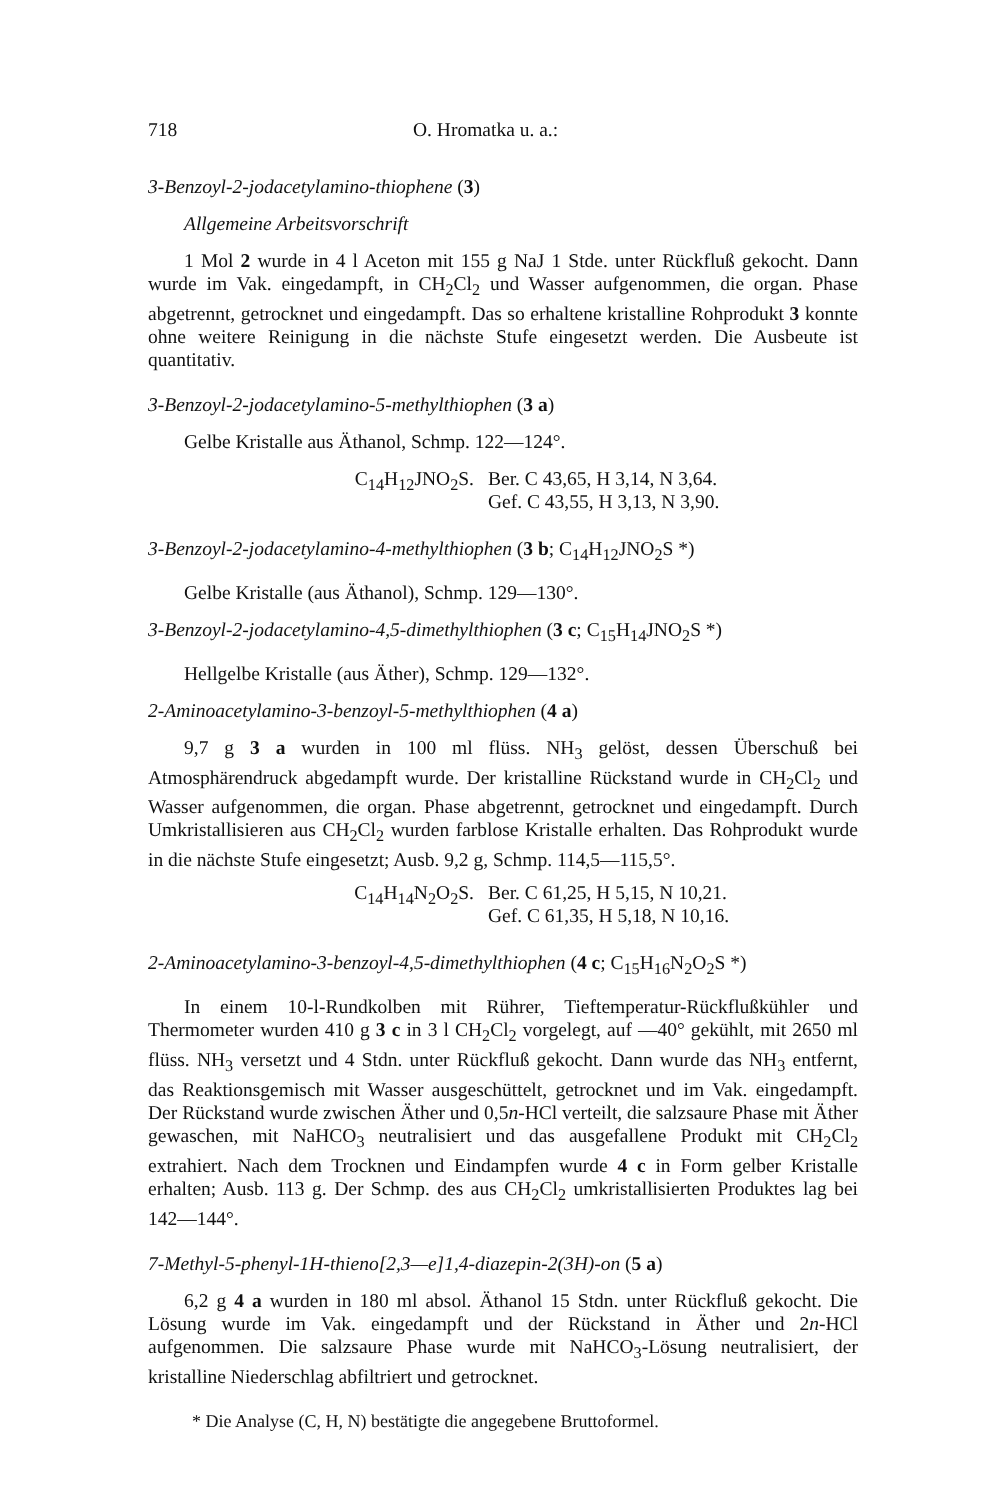718 O. Hromatka u. a.:
3-Benzoyl-2-jodacetylamino-thiophene (3)
Allgemeine Arbeitsvorschrift
1 Mol 2 wurde in 4 l Aceton mit 155 g NaJ 1 Stde. unter Rückfluß gekocht. Dann wurde im Vak. eingedampft, in CH<sub>2</sub>Cl<sub>2</sub> und Wasser aufgenommen, die organ. Phase abgetrennt, getrocknet und eingedampft. Das so erhaltene kristalline Rohprodukt 3 konnte ohne weitere Reinigung in die nächste Stufe eingesetzt werden. Die Ausbeute ist quantitativ.
3-Benzoyl-2-jodacetylamino-5-methylthiophen (3 a)
Gelbe Kristalle aus Äthanol, Schmp. 122—124°.
C<sub>14</sub>H<sub>12</sub>JNO<sub>2</sub>S.
Ber. C 43,65, H 3,14, N 3,64.
Gef. C 43,55, H 3,13, N 3,90.
3-Benzoyl-2-jodacetylamino-4-methylthiophen (3 b; C<sub>14</sub>H<sub>12</sub>JNO<sub>2</sub>S *)
Gelbe Kristalle (aus Äthanol), Schmp. 129—130°.
3-Benzoyl-2-jodacetylamino-4,5-dimethylthiophen (3 c; C<sub>15</sub>H<sub>14</sub>JNO<sub>2</sub>S *)
Hellgelbe Kristalle (aus Äther), Schmp. 129—132°.
2-Aminoacetylamino-3-benzoyl-5-methylthiophen (4 a)
9,7 g 3 a wurden in 100 ml flüss. NH<sub>3</sub> gelöst, dessen Überschuß bei Atmosphärendruck abgedampft wurde. Der kristalline Rückstand wurde in CH<sub>2</sub>Cl<sub>2</sub> und Wasser aufgenommen, die organ. Phase abgetrennt, getrocknet und eingedampft. Durch Umkristallisieren aus CH<sub>2</sub>Cl<sub>2</sub> wurden farblose Kristalle erhalten. Das Rohprodukt wurde in die nächste Stufe eingesetzt; Ausb. 9,2 g, Schmp. 114,5—115,5°.
C<sub>14</sub>H<sub>14</sub>N<sub>2</sub>O<sub>2</sub>S.
Ber. C 61,25, H 5,15, N 10,21.
Gef. C 61,35, H 5,18, N 10,16.
2-Aminoacetylamino-3-benzoyl-4,5-dimethylthiophen (4 c; C<sub>15</sub>H<sub>16</sub>N<sub>2</sub>O<sub>2</sub>S *)
In einem 10-l-Rundkolben mit Rührer, Tieftemperatur-Rückflußkühler und Thermometer wurden 410 g 3 c in 3 l CH<sub>2</sub>Cl<sub>2</sub> vorgelegt, auf —40° gekühlt, mit 2650 ml flüss. NH<sub>3</sub> versetzt und 4 Stdn. unter Rückfluß gekocht. Dann wurde das NH<sub>3</sub> entfernt, das Reaktionsgemisch mit Wasser ausgeschüttelt, getrocknet und im Vak. eingedampft. Der Rückstand wurde zwischen Äther und 0,5n-HCl verteilt, die salzsaure Phase mit Äther gewaschen, mit NaHCO<sub>3</sub> neutralisiert und das ausgefallene Produkt mit CH<sub>2</sub>Cl<sub>2</sub> extrahiert. Nach dem Trocknen und Eindampfen wurde 4 c in Form gelber Kristalle erhalten; Ausb. 113 g. Der Schmp. des aus CH<sub>2</sub>Cl<sub>2</sub> umkristallisierten Produktes lag bei 142—144°.
7-Methyl-5-phenyl-1H-thieno[2,3—e]1,4-diazepin-2(3H)-on (5 a)
6,2 g 4 a wurden in 180 ml absol. Äthanol 15 Stdn. unter Rückfluß gekocht. Die Lösung wurde im Vak. eingedampft und der Rückstand in Äther und 2n-HCl aufgenommen. Die salzsaure Phase wurde mit NaHCO<sub>3</sub>-Lösung neutralisiert, der kristalline Niederschlag abfiltriert und getrocknet.
* Die Analyse (C, H, N) bestätigte die angegebene Bruttoformel.